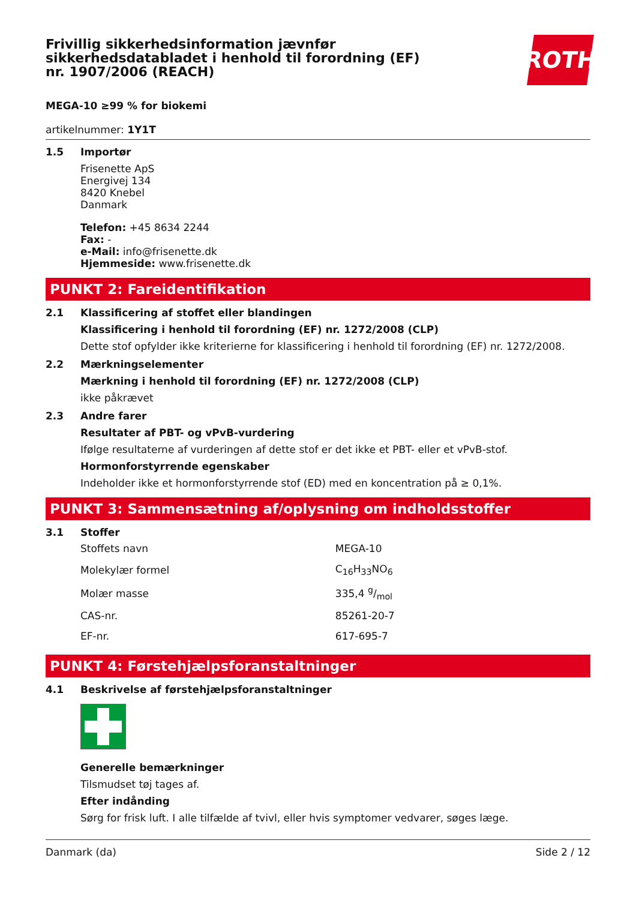Frivillig sikkerhedsinformation jævnfør sikkerhedsdatabladet i henhold til forordning (EF) nr. 1907/2006 (REACH)
ROTH
MEGA-10 ≥99 % for biokemi
artikelnummer: 1Y1T
1.5 Importør
Frisenette ApS
Energivej 134
8420 Knebel
Danmark
Telefon: +45 8634 2244
Fax: -
e-Mail: info@frisenette.dk
Hjemmeside: www.frisenette.dk
PUNKT 2: Fareidentifikation
2.1 Klassificering af stoffet eller blandingen
Klassificering i henhold til forordning (EF) nr. 1272/2008 (CLP)
Dette stof opfylder ikke kriterierne for klassificering i henhold til forordning (EF) nr. 1272/2008.
2.2 Mærkningselementer
Mærkning i henhold til forordning (EF) nr. 1272/2008 (CLP)
ikke påkrævet
2.3 Andre farer
Resultater af PBT- og vPvB-vurdering
Ifølge resultaterne af vurderingen af dette stof er det ikke et PBT- eller et vPvB-stof.
Hormonforstyrrende egenskaber
Indeholder ikke et hormonforstyrrende stof (ED) med en koncentration på ≥ 0,1%.
PUNKT 3: Sammensætning af/oplysning om indholdsstoffer
3.1 Stoffer
| Stoffets navn | MEGA-10 |
| Molekylær formel | C<sub>16</sub>H<sub>33</sub>NO<sub>6</sub> |
| Molær masse | 335,4 g/mol |
| CAS-nr. | 85261-20-7 |
| EF-nr. | 617-695-7 |
PUNKT 4: Førstehjælpsforanstaltninger
4.1 Beskrivelse af førstehjælpsforanstaltninger
Generelle bemærkninger
Tilsmudset tøj tages af.
Efter indånding
Sørg for frisk luft. I alle tilfælde af tvivl, eller hvis symptomer vedvarer, søges læge.
Danmark (da) Side 2 / 12